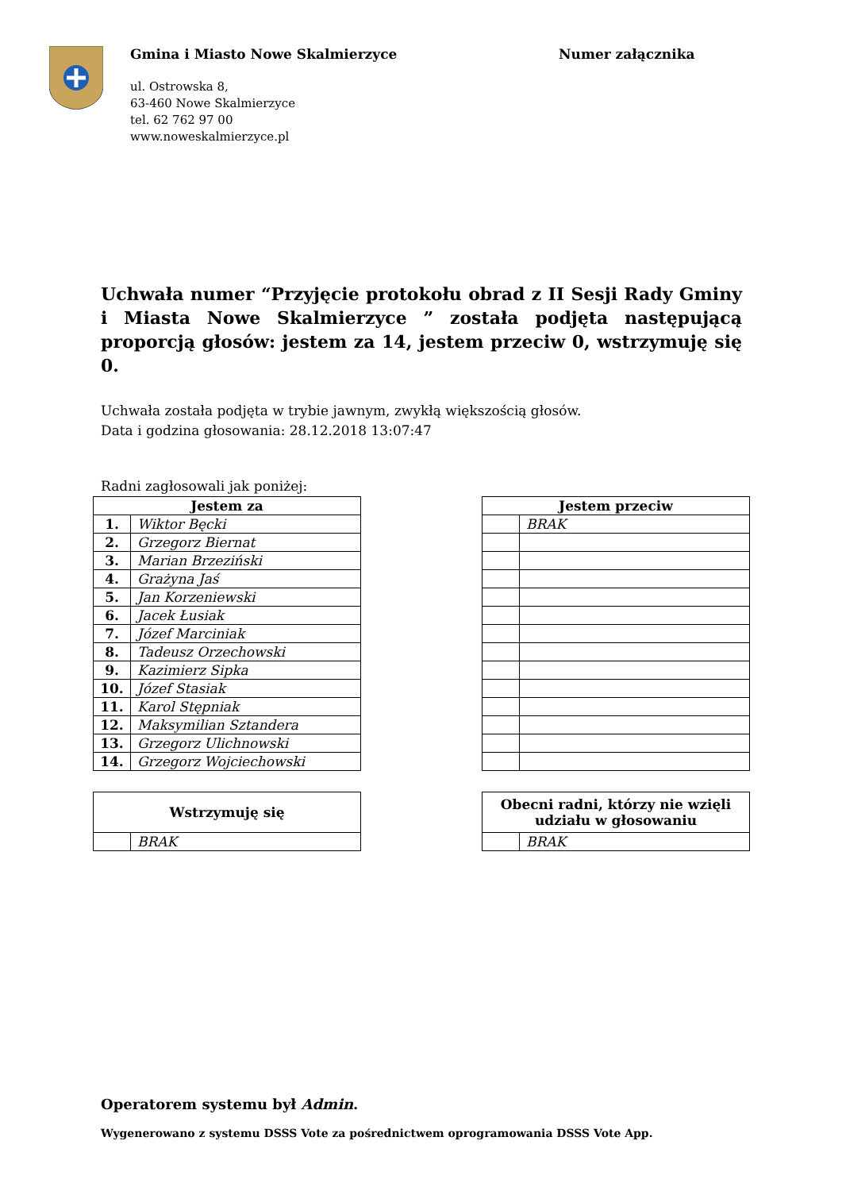Gmina i Miasto Nowe Skalmierzyce
ul. Ostrowska 8,
63-460 Nowe Skalmierzyce
tel. 62 762 97 00
www.noweskalmierzyce.pl
Numer załącznika
Uchwała numer “Przyjęcie protokołu obrad z II Sesji Rady Gminy i Miasta Nowe Skalmierzyce ” została podjęta następującą proporcją głosów: jestem za 14, jestem przeciw 0, wstrzymuję się 0.
Uchwała została podjęta w trybie jawnym, zwykłą większością głosów.
Data i godzina głosowania: 28.12.2018 13:07:47
Radni zagłosowali jak poniżej:
| Jestem za | |
| --- | --- |
| 1. | Wiktor Bęcki |
| 2. | Grzegorz Biernat |
| 3. | Marian Brzeziński |
| 4. | Grażyna Jaś |
| 5. | Jan Korzeniewski |
| 6. | Jacek Łusiak |
| 7. | Józef Marciniak |
| 8. | Tadeusz Orzechowski |
| 9. | Kazimierz Sipka |
| 10. | Józef Stasiak |
| 11. | Karol Stępniak |
| 12. | Maksymilian Sztandera |
| 13. | Grzegorz Ulichnowski |
| 14. | Grzegorz Wojciechowski |
| Jestem przeciw | |
| --- | --- |
| | BRAK |
| Wstrzymuję się | |
| --- | --- |
| | BRAK |
| Obecni radni, którzy nie wzięli udziału w głosowaniu | |
| --- | --- |
| | BRAK |
Operatorem systemu był Admin.
Wygenerowano z systemu DSSS Vote za pośrednictwem oprogramowania DSSS Vote App.